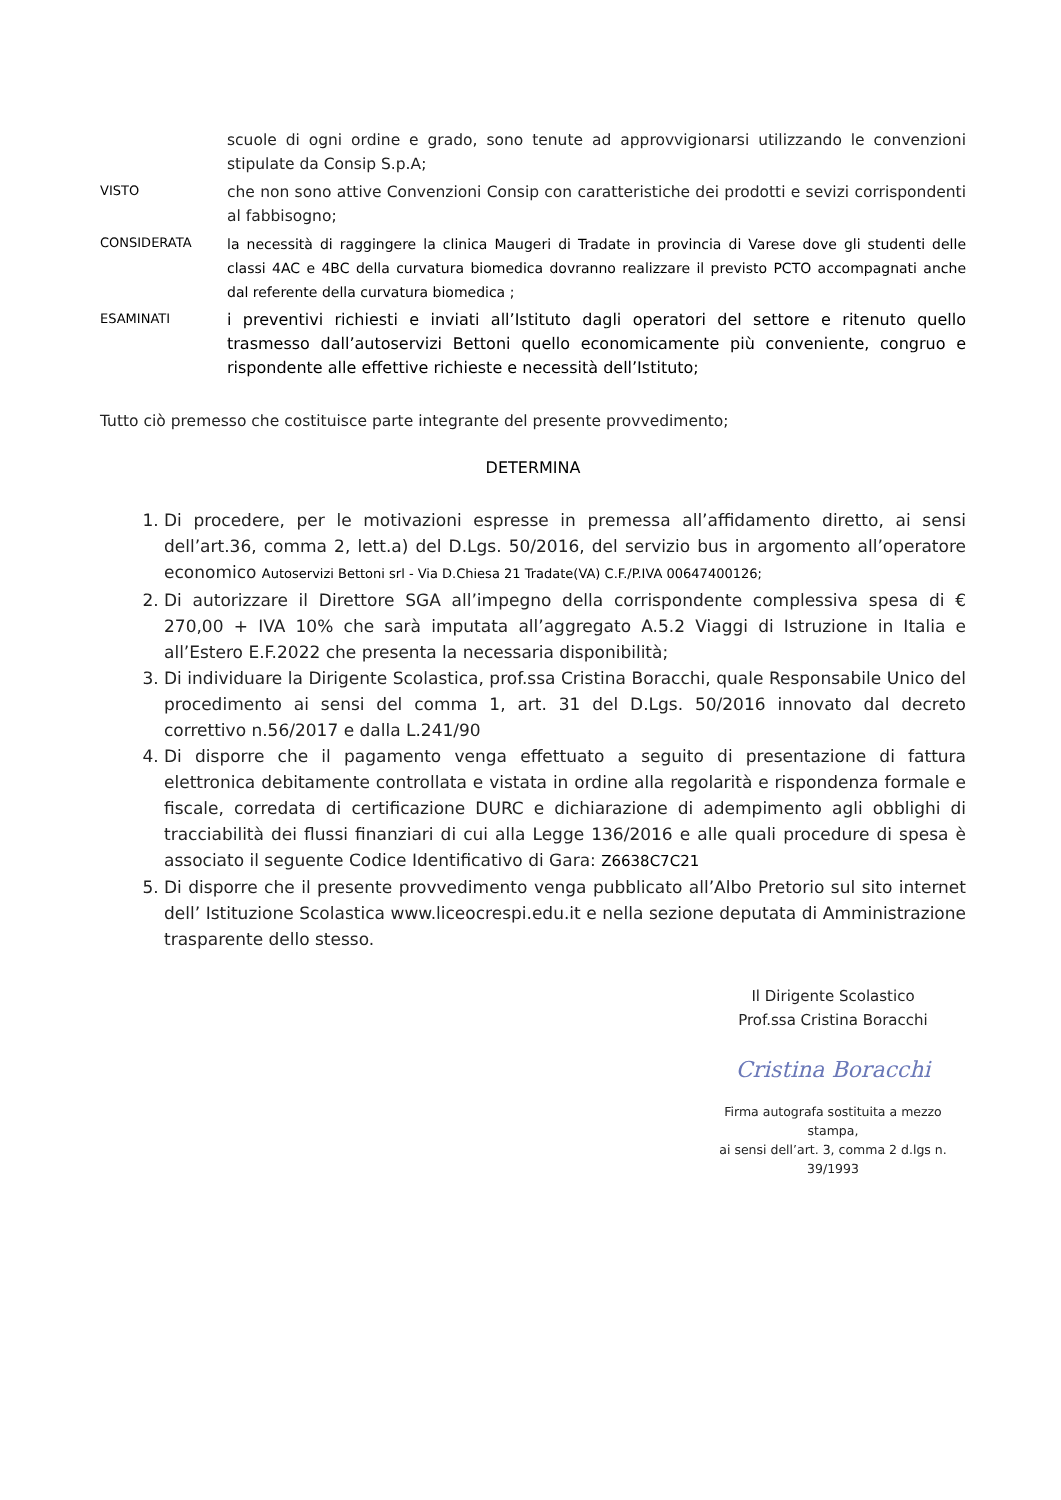scuole di ogni ordine e grado, sono tenute ad approvvigionarsi utilizzando le convenzioni stipulate da Consip S.p.A;
VISTO
che non sono attive Convenzioni Consip con caratteristiche dei prodotti e sevizi corrispondenti al fabbisogno;
CONSIDERATA
la necessità di raggingere la clinica Maugeri di Tradate in provincia di Varese dove gli studenti delle classi 4AC e 4BC della curvatura biomedica dovranno realizzare il previsto PCTO accompagnati anche dal referente della curvatura biomedica ;
ESAMINATI
i preventivi richiesti e inviati all’Istituto dagli operatori del settore e ritenuto quello trasmesso dall’autoservizi Bettoni quello economicamente più conveniente, congruo e rispondente alle effettive richieste e necessità dell’Istituto;
Tutto ciò premesso che costituisce parte integrante del presente provvedimento;
DETERMINA
1. Di procedere, per le motivazioni espresse in premessa all’affidamento diretto, ai sensi dell’art.36, comma 2, lett.a) del D.Lgs. 50/2016, del servizio bus in argomento all’operatore economico Autoservizi Bettoni srl - Via D.Chiesa 21 Tradate(VA) C.F./P.IVA 00647400126;
2. Di autorizzare il Direttore SGA all’impegno della corrispondente complessiva spesa di € 270,00 + IVA 10% che sarà imputata all’aggregato A.5.2 Viaggi di Istruzione in Italia e all’Estero E.F.2022 che presenta la necessaria disponibilità;
3. Di individuare la Dirigente Scolastica, prof.ssa Cristina Boracchi, quale Responsabile Unico del procedimento ai sensi del comma 1, art. 31 del D.Lgs. 50/2016 innovato dal decreto correttivo n.56/2017 e dalla L.241/90
4. Di disporre che il pagamento venga effettuato a seguito di presentazione di fattura elettronica debitamente controllata e vistata in ordine alla regolarità e rispondenza formale e fiscale, corredata di certificazione DURC e dichiarazione di adempimento agli obblighi di tracciabilità dei flussi finanziari di cui alla Legge 136/2016 e alle quali procedure di spesa è associato il seguente Codice Identificativo di Gara: Z6638C7C21
5. Di disporre che il presente provvedimento venga pubblicato all’Albo Pretorio sul sito internet dell’ Istituzione Scolastica www.liceocrespi.edu.it e nella sezione deputata di Amministrazione trasparente dello stesso.
Il Dirigente Scolastico
Prof.ssa Cristina Boracchi
Cristina Boracchi
Firma autografa sostituita a mezzo stampa,
ai sensi dell’art. 3, comma 2 d.lgs n. 39/1993